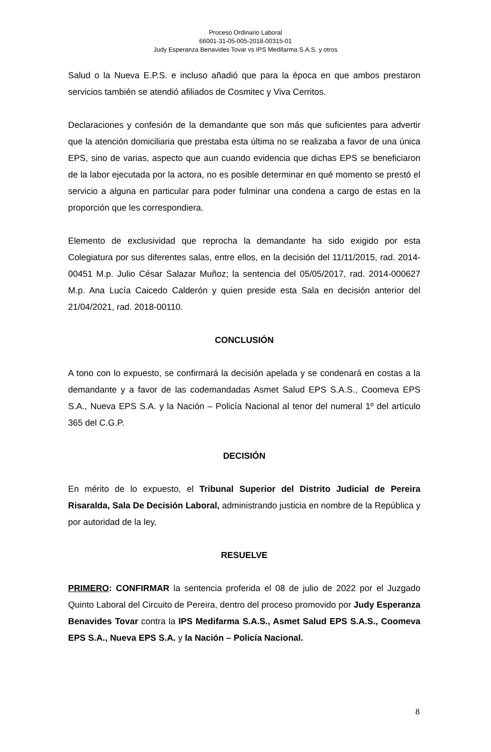Proceso Ordinario Laboral
66001-31-05-005-2018-00315-01
Judy Esperanza Benavides Tovar vs IPS Medifarma S.A.S. y otros
Salud o la Nueva E.P.S. e incluso añadió que para la época en que ambos prestaron servicios también se atendió afiliados de Cosmitec y Viva Cerritos.
Declaraciones y confesión de la demandante que son más que suficientes para advertir que la atención domiciliaria que prestaba esta última no se realizaba a favor de una única EPS, sino de varias, aspecto que aun cuando evidencia que dichas EPS se beneficiaron de la labor ejecutada por la actora, no es posible determinar en qué momento se prestó el servicio a alguna en particular para poder fulminar una condena a cargo de estas en la proporción que les correspondiera.
Elemento de exclusividad que reprocha la demandante ha sido exigido por esta Colegiatura por sus diferentes salas, entre ellos, en la decisión del 11/11/2015, rad. 2014-00451 M.p. Julio César Salazar Muñoz; la sentencia del 05/05/2017, rad. 2014-000627 M.p. Ana Lucía Caicedo Calderón y quien preside esta Sala en decisión anterior del 21/04/2021, rad. 2018-00110.
CONCLUSIÓN
A tono con lo expuesto, se confirmará la decisión apelada y se condenará en costas a la demandante y a favor de las codemandadas Asmet Salud EPS S.A.S., Coomeva EPS S.A., Nueva EPS S.A. y la Nación – Policía Nacional al tenor del numeral 1º del artículo 365 del C.G.P.
DECISIÓN
En mérito de lo expuesto, el Tribunal Superior del Distrito Judicial de Pereira Risaralda, Sala De Decisión Laboral, administrando justicia en nombre de la República y por autoridad de la ley,
RESUELVE
PRIMERO: CONFIRMAR la sentencia proferida el 08 de julio de 2022 por el Juzgado Quinto Laboral del Circuito de Pereira, dentro del proceso promovido por Judy Esperanza Benavides Tovar contra la IPS Medifarma S.A.S., Asmet Salud EPS S.A.S., Coomeva EPS S.A., Nueva EPS S.A. y la Nación – Policía Nacional.
8